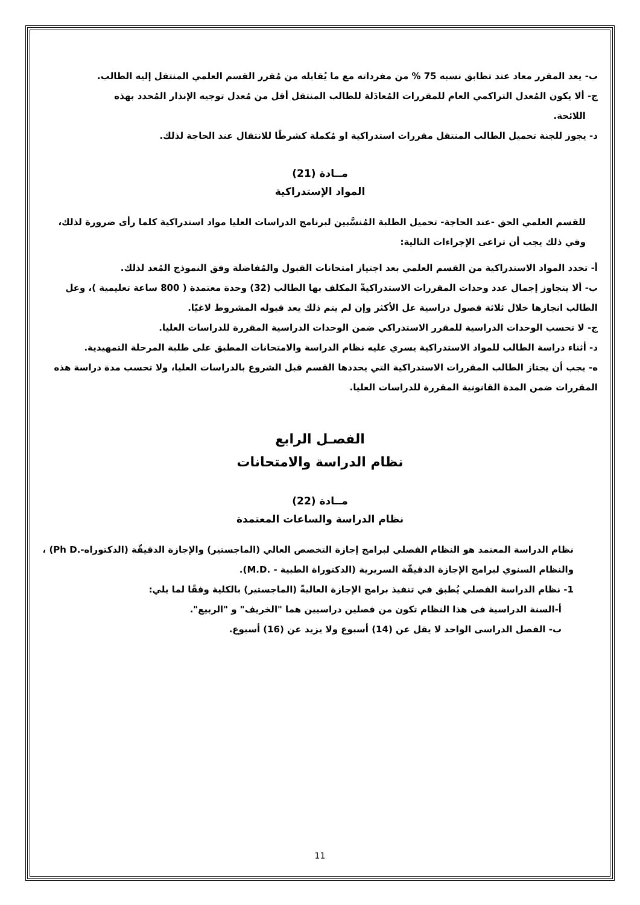ب- يعد المقرر معاد عند تطابق نسبه 75 % من مفرداته مع ما يُقابله من مُقرر القسم العلمي المنتقل إليه الطالب.
ج- ألا يكون المُعدل التراكمي العام للمقررات المُعادَلة للطالب المنتقل أقل من مُعدل توجيه الإنذار المُحدد بهذه
اللائحة.
د- يجوز للجنة تحميل الطالب المنتقل مقررات استدراكية او مُكملة كشرطًا للانتقال عند الحاجة لذلك.
مــادة (21)
المواد الإستدراكية
للقسم العلمي الحق -عند الحاجة- تحميل الطلبة المُنسَّبين لبرنامج الدراسات العليا مواد استدراكية كلما رأى ضرورة لذلك، وفي ذلك يجب أن تراعى الإجراءات التالية:
أ- تحدد المواد الاستدراكية من القسم العلمي بعد اجتياز امتحانات القبول والمُفاضلة وفق النموذج المُعد لذلك.
ب- ألا يتجاوز إجمال عدد وحدات المقررات الاستدراكيةّ المكلف بها الطالب (32) وحدة معتمدة ( 800 ساعة تعليمية )، وعل الطالب انجازها خلال ثلاثة فصول دراسية عل الأكثر وإن لم يتم ذلك يعد قبوله المشروط لاغيًا.
ج- لا تحسب الوحدات الدراسية للمقرر الاستدراكي ضمن الوحدات الدراسية المقررة للدراسات العليا.
د- أثناء دراسة الطالب للمواد الاستدراكية يسري عليه نظام الدراسة والامتحانات المطبق على طلبة المرحلة التمهيدية.
ه- يجب أن يجتاز الطالب المقررات الاستدراكية التي يحددها القسم قبل الشروع بالدراسات العليا، ولا تحسب مدة دراسة هذه المقررات ضمن المدة القانونية المقررة للدراسات العليا.
الفصـل الرابع
نظام الدراسة والامتحانات
مــادة (22)
نظام الدراسة والساعات المعتمدة
نظام الدراسة المعتمد هو النظام الفصلي لبرامج إجازة التخصص العالي (الماجستير) والإجازة الدقيقّة (الدكتوراه-.Ph D) ، والنظام السنوي لبرامج الإجازة الدقيقّة السريرية (الدكتوراة الطبية - .M.D).
1- نظام الدراسة الفصلي يُطبق في تنفيذ برامج الإجازة العاليةّ (الماجستير) بالكلية وفقًا لما يلي:
أ-السنة الدراسية فى هذا النظام تكون من فصلين دراسيين هما "الخريف" و "الربيع".
ب- الفصل الدراسى الواحد لا يقل عن (14) أسبوع ولا يزيد عن (16) أسبوع.
11